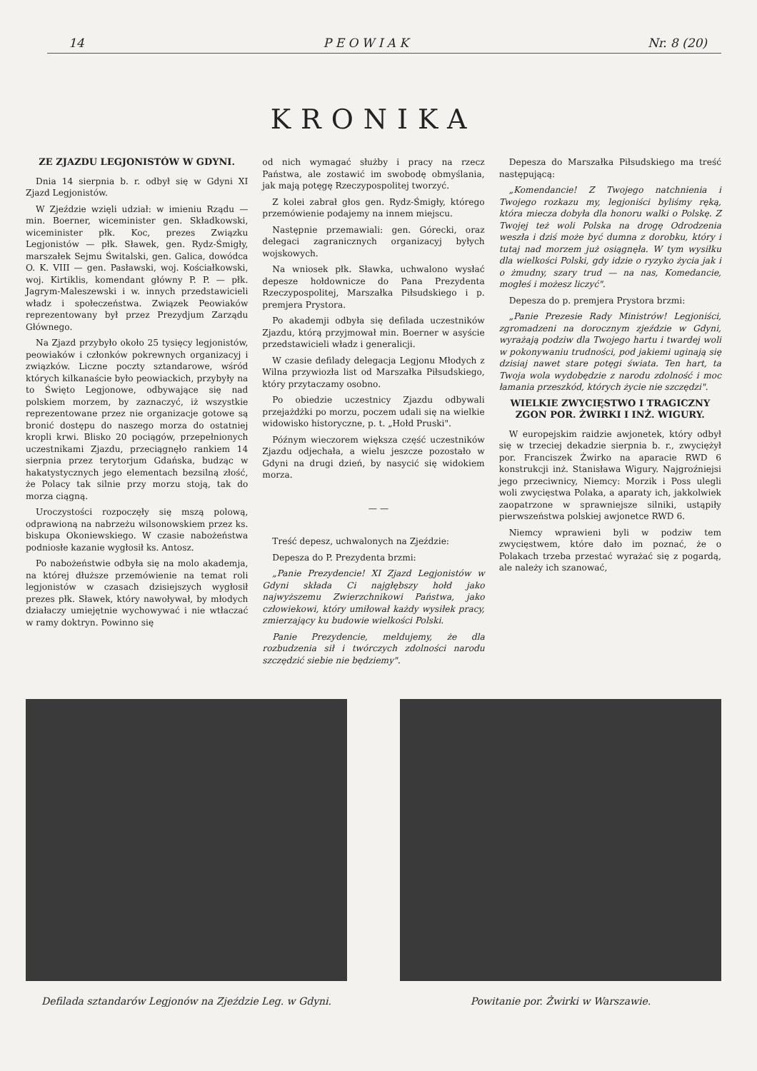14 P E O W I A K Nr. 8 (20)
KRONIKA
ZE ZJAZDU LEGJONISTÓW W GDYNI.
Dnia 14 sierpnia b. r. odbył się w Gdyni XI Zjazd Legjonistów.
W Zjeździe wzięli udział: w imieniu Rządu — min. Boerner, wiceminister gen. Składkowski, wiceminister płk. Koc, prezes Związku Legjonistów — płk. Sławek, gen. Rydz-Śmigły, marszałek Sejmu Świtalski, gen. Galica, dowódca O. K. VIII — gen. Pasławski, woj. Kościałkowski, woj. Kirtiklis, komendant główny P. P. — płk. Jagrym-Maleszewski i w. innych przedstawicieli władz i społeczeństwa. Związek Peowiaków reprezentowany był przez Prezydjum Zarządu Głównego.
Na Zjazd przybyło około 25 tysięcy legjonistów, peowiaków i członków pokrewnych organizacyj i związków. Liczne poczty sztandarowe, wśród których kilkanaście było peowiackich, przybyły na to Święto Legjonowe, odbywające się nad polskiem morzem, by zaznaczyć, iż wszystkie reprezentowane przez nie organizacje gotowe są bronić dostępu do naszego morza do ostatniej kropli krwi. Blisko 20 pociągów, przepełnionych uczestnikami Zjazdu, przeciągnęło rankiem 14 sierpnia przez terytorjum Gdańska, budząc w hakatystycznych jego elementach bezsilną złość, że Polacy tak silnie przy morzu stoją, tak do morza ciągną.
Uroczystości rozpoczęły się mszą polową, odprawioną na nabrzeżu wilsonowskiem przez ks. biskupa Okoniewskiego. W czasie nabożeństwa podniosłe kazanie wygłosił ks. Antosz.
Po nabożeństwie odbyła się na molo akademja, na której dłuższe przemówienie na temat roli legjonistów w czasach dzisiejszych wygłosił prezes płk. Sławek, który nawoływał, by młodych działaczy umiejętnie wychowywać i nie wtłaczać w ramy doktryn. Powinno się
od nich wymagać służby i pracy na rzecz Państwa, ale zostawić im swobodę obmyślania, jak mają potęgę Rzeczypospolitej tworzyć.
Z kolei zabrał głos gen. Rydz-Śmigły, którego przemówienie podajemy na innem miejscu.
Następnie przemawiali: gen. Górecki, oraz delegaci zagranicznych organizacyj byłych wojskowych.
Na wniosek płk. Sławka, uchwalono wysłać depesze hołdownicze do Pana Prezydenta Rzeczypospolitej, Marszałka Piłsudskiego i p. premjera Prystora.
Po akademji odbyła się defilada uczestników Zjazdu, którą przyjmował min. Boerner w asyście przedstawicieli władz i generalicji.
W czasie defilady delegacja Legjonu Młodych z Wilna przywiozła list od Marszałka Piłsudskiego, który przytaczamy osobno.
Po obiedzie uczestnicy Zjazdu odbywali przejażdżki po morzu, poczem udali się na wielkie widowisko historyczne, p. t. „Hołd Pruski".
Późnym wieczorem większa część uczestników Zjazdu odjechała, a wielu jeszcze pozostało w Gdyni na drugi dzień, by nasycić się widokiem morza.
— —
Treść depesz, uchwalonych na Zjeździe:
Depesza do P. Prezydenta brzmi:
„Panie Prezydencie! XI Zjazd Legjonistów w Gdyni składa Ci najgłębszy hołd jako najwyższemu Zwierzchnikowi Państwa, jako człowiekowi, który umiłował każdy wysiłek pracy, zmierzający ku budowie wielkości Polski.
Panie Prezydencie, meldujemy, że dla rozbudzenia sił i twórczych zdolności narodu szczędzić siebie nie będziemy".
Depesza do Marszałka Piłsudskiego ma treść następującą:
„Komendancie! Z Twojego natchnienia i Twojego rozkazu my, legjoniści byliśmy ręką, która miecza dobyła dla honoru walki o Polskę. Z Twojej też woli Polska na drogę Odrodzenia weszła i dziś może być dumna z dorobku, który i tutaj nad morzem już osiągnęła. W tym wysiłku dla wielkości Polski, gdy idzie o ryzyko życia jak i o żmudny, szary trud — na nas, Komedancie, mogłeś i możesz liczyć".
Depesza do p. premjera Prystora brzmi:
„Panie Prezesie Rady Ministrów! Legjoniści, zgromadzeni na dorocznym zjeździe w Gdyni, wyrażają podziw dla Twojego hartu i twardej woli w pokonywaniu trudności, pod jakiemi uginają się dzisiaj nawet stare potęgi świata. Ten hart, ta Twoja wola wydobędzie z narodu zdolność i moc łamania przeszkód, których życie nie szczędzi".
WIELKIE ZWYCIĘSTWO I TRAGICZNY ZGON POR. ŻWIRKI I INŻ. WIGURY.
W europejskim raidzie awjonetek, który odbył się w trzeciej dekadzie sierpnia b. r., zwyciężył por. Franciszek Żwirko na aparacie RWD 6 konstrukcji inż. Stanisława Wigury. Najgroźniejsi jego przeciwnicy, Niemcy: Morzik i Poss ulegli woli zwycięstwa Polaka, a aparaty ich, jakkolwiek zaopatrzone w sprawniejsze silniki, ustąpiły pierwszeństwa polskiej awjonetce RWD 6.
Niemcy wprawieni byli w podziw tem zwycięstwem, które dało im poznać, że o Polakach trzeba przestać wyrażać się z pogardą, ale należy ich szanować,
Defilada sztandarów Legjonów na Zjeździe Leg. w Gdyni.
Powitanie por. Żwirki w Warszawie.